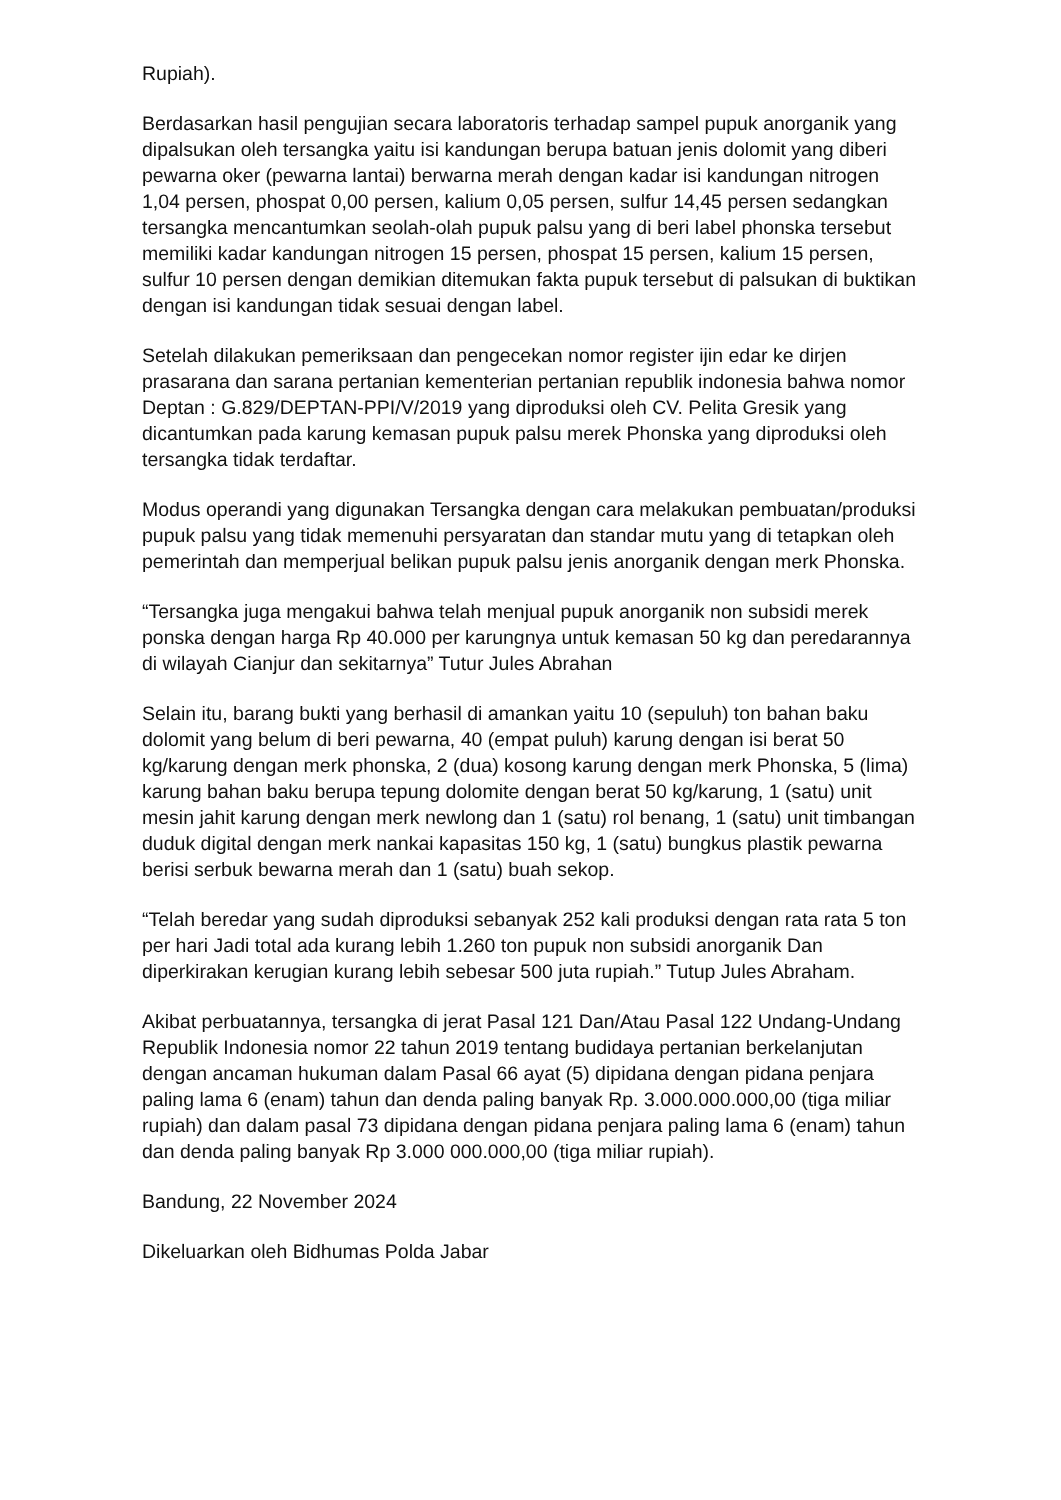Rupiah).
Berdasarkan hasil pengujian secara laboratoris terhadap sampel pupuk anorganik yang dipalsukan oleh tersangka yaitu isi kandungan berupa batuan jenis dolomit yang diberi pewarna oker (pewarna lantai) berwarna merah dengan kadar isi kandungan nitrogen 1,04 persen, phospat 0,00 persen, kalium 0,05 persen, sulfur 14,45 persen sedangkan tersangka mencantumkan seolah-olah pupuk palsu yang di beri label phonska tersebut memiliki kadar kandungan nitrogen 15 persen, phospat 15 persen, kalium 15 persen, sulfur 10 persen dengan demikian ditemukan fakta pupuk tersebut di palsukan di buktikan dengan isi kandungan tidak sesuai dengan label.
Setelah dilakukan pemeriksaan dan pengecekan nomor register ijin edar ke dirjen prasarana dan sarana pertanian kementerian pertanian republik indonesia bahwa nomor Deptan : G.829/DEPTAN-PPI/V/2019 yang diproduksi oleh CV. Pelita Gresik yang dicantumkan pada karung kemasan pupuk palsu merek Phonska yang diproduksi oleh tersangka tidak terdaftar.
Modus operandi yang digunakan Tersangka dengan cara melakukan pembuatan/produksi pupuk palsu yang tidak memenuhi persyaratan dan standar mutu yang di tetapkan oleh pemerintah dan memperjual belikan pupuk palsu jenis anorganik dengan merk Phonska.
“Tersangka juga mengakui bahwa telah menjual pupuk anorganik non subsidi merek ponska dengan harga Rp 40.000 per karungnya untuk kemasan 50 kg dan peredarannya di wilayah Cianjur dan sekitarnya” Tutur Jules Abrahan
Selain itu, barang bukti yang berhasil di amankan yaitu 10 (sepuluh) ton bahan baku dolomit yang belum di beri pewarna, 40 (empat puluh) karung dengan isi berat 50 kg/karung dengan merk phonska, 2 (dua) kosong karung dengan merk Phonska, 5 (lima) karung bahan baku berupa tepung dolomite dengan berat 50 kg/karung, 1 (satu) unit mesin jahit karung dengan merk newlong dan 1 (satu) rol benang, 1 (satu) unit timbangan duduk digital dengan merk nankai kapasitas 150 kg, 1 (satu) bungkus plastik pewarna berisi serbuk bewarna merah dan 1 (satu) buah sekop.
“Telah beredar yang sudah diproduksi sebanyak 252 kali produksi dengan rata rata 5 ton per hari Jadi total ada kurang lebih 1.260 ton pupuk non subsidi anorganik Dan diperkirakan kerugian kurang lebih sebesar 500 juta rupiah.” Tutup Jules Abraham.
Akibat perbuatannya, tersangka di jerat Pasal 121 Dan/Atau Pasal 122 Undang-Undang Republik Indonesia nomor 22 tahun 2019 tentang budidaya pertanian berkelanjutan dengan ancaman hukuman dalam Pasal 66 ayat (5) dipidana dengan pidana penjara paling lama 6 (enam) tahun dan denda paling banyak Rp. 3.000.000.000,00 (tiga miliar rupiah) dan dalam pasal 73 dipidana dengan pidana penjara paling lama 6 (enam) tahun dan denda paling banyak Rp 3.000 000.000,00 (tiga miliar rupiah).
Bandung, 22 November 2024
Dikeluarkan oleh Bidhumas Polda Jabar